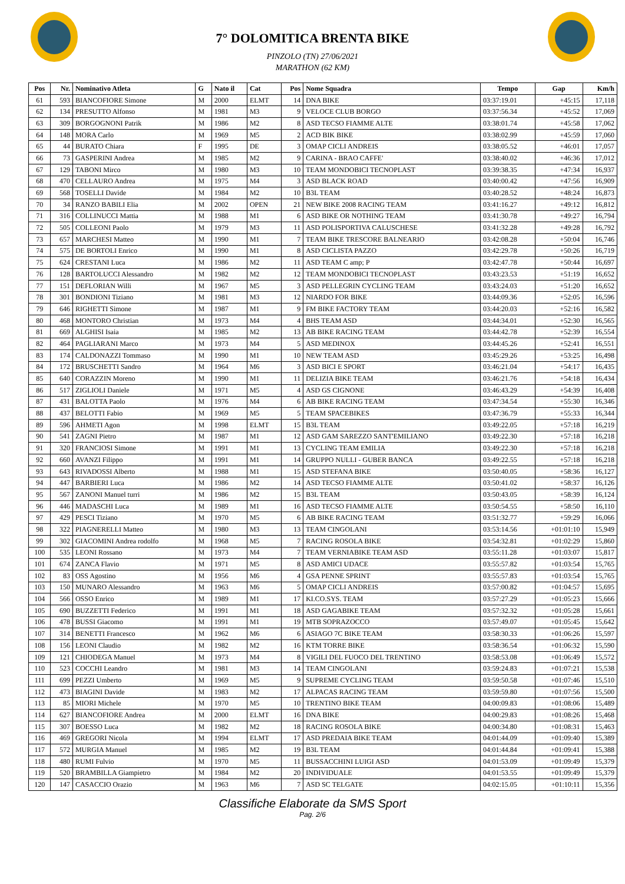7° DOLOMITICA BRENTA BIKE
PINZOLO (TN) 27/06/2021
MARATHON (62 KM)
| Pos | Nr. | Nominativo Atleta | G | Nato il | Cat | Pos | Nome Squadra | Tempo | Gap | Km/h |
| --- | --- | --- | --- | --- | --- | --- | --- | --- | --- | --- |
| 61 | 593 | BIANCOFIORE Simone | M | 2000 | ELMT | 14 | DNA BIKE | 03:37:19.01 | +45:15 | 17,118 |
| 62 | 134 | PRESUTTO Alfonso | M | 1981 | M3 | 9 | VELOCE CLUB BORGO | 03:37:56.34 | +45:52 | 17,069 |
| 63 | 309 | BORGOGNONI Patrik | M | 1986 | M2 | 8 | ASD TECSO FIAMME ALTE | 03:38:01.74 | +45:58 | 17,062 |
| 64 | 148 | MORA Carlo | M | 1969 | M5 | 2 | ACD BIK BIKE | 03:38:02.99 | +45:59 | 17,060 |
| 65 | 44 | BURATO Chiara | F | 1995 | DE | 3 | OMAP CICLI ANDREIS | 03:38:05.52 | +46:01 | 17,057 |
| 66 | 73 | GASPERINI Andrea | M | 1985 | M2 | 9 | CARINA - BRAO CAFFE' | 03:38:40.02 | +46:36 | 17,012 |
| 67 | 129 | TABONI Mirco | M | 1980 | M3 | 10 | TEAM MONDOBICI TECNOPLAST | 03:39:38.35 | +47:34 | 16,937 |
| 68 | 470 | CELLAURO Andrea | M | 1975 | M4 | 3 | ASD BLACK ROAD | 03:40:00.42 | +47:56 | 16,909 |
| 69 | 568 | TOSELLI Davide | M | 1984 | M2 | 10 | B3L TEAM | 03:40:28.52 | +48:24 | 16,873 |
| 70 | 34 | RANZO BABILI Elia | M | 2002 | OPEN | 21 | NEW BIKE 2008 RACING TEAM | 03:41:16.27 | +49:12 | 16,812 |
| 71 | 316 | COLLINUCCI Mattia | M | 1988 | M1 | 6 | ASD BIKE OR NOTHING TEAM | 03:41:30.78 | +49:27 | 16,794 |
| 72 | 505 | COLLEONI Paolo | M | 1979 | M3 | 11 | ASD POLISPORTIVA CALUSCHESE | 03:41:32.28 | +49:28 | 16,792 |
| 73 | 657 | MARCHESI Matteo | M | 1990 | M1 | 7 | TEAM BIKE TRESCORE BALNEARIO | 03:42:08.28 | +50:04 | 16,746 |
| 74 | 575 | DE BORTOLI Enrico | M | 1990 | M1 | 8 | ASD CICLISTA PAZZO | 03:42:29.78 | +50:26 | 16,719 |
| 75 | 624 | CRESTANI Luca | M | 1986 | M2 | 11 | ASD TEAM C amp; P | 03:42:47.78 | +50:44 | 16,697 |
| 76 | 128 | BARTOLUCCI Alessandro | M | 1982 | M2 | 12 | TEAM MONDOBICI TECNOPLAST | 03:43:23.53 | +51:19 | 16,652 |
| 77 | 151 | DEFLORIAN Willi | M | 1967 | M5 | 3 | ASD PELLEGRIN CYCLING TEAM | 03:43:24.03 | +51:20 | 16,652 |
| 78 | 301 | BONDIONI Tiziano | M | 1981 | M3 | 12 | NIARDO FOR BIKE | 03:44:09.36 | +52:05 | 16,596 |
| 79 | 646 | RIGHETTI Simone | M | 1987 | M1 | 9 | FM BIKE FACTORY TEAM | 03:44:20.03 | +52:16 | 16,582 |
| 80 | 468 | MONTORO Christian | M | 1973 | M4 | 4 | BHS TEAM ASD | 03:44:34.01 | +52:30 | 16,565 |
| 81 | 669 | ALGHISI Isaia | M | 1985 | M2 | 13 | AB BIKE RACING TEAM | 03:44:42.78 | +52:39 | 16,554 |
| 82 | 464 | PAGLIARANI Marco | M | 1973 | M4 | 5 | ASD MEDINOX | 03:44:45.26 | +52:41 | 16,551 |
| 83 | 174 | CALDONAZZI Tommaso | M | 1990 | M1 | 10 | NEW TEAM ASD | 03:45:29.26 | +53:25 | 16,498 |
| 84 | 172 | BRUSCHETTI Sandro | M | 1964 | M6 | 3 | ASD BICI E SPORT | 03:46:21.04 | +54:17 | 16,435 |
| 85 | 640 | CORAZZIN Moreno | M | 1990 | M1 | 11 | DELIZIA BIKE TEAM | 03:46:21.76 | +54:18 | 16,434 |
| 86 | 517 | ZIGLIOLI Daniele | M | 1971 | M5 | 4 | ASD GS CIGNONE | 03:46:43.29 | +54:39 | 16,408 |
| 87 | 431 | BALOTTA Paolo | M | 1976 | M4 | 6 | AB BIKE RACING TEAM | 03:47:34.54 | +55:30 | 16,346 |
| 88 | 437 | BELOTTI Fabio | M | 1969 | M5 | 5 | TEAM SPACEBIKES | 03:47:36.79 | +55:33 | 16,344 |
| 89 | 596 | AHMETI Agon | M | 1998 | ELMT | 15 | B3L TEAM | 03:49:22.05 | +57:18 | 16,219 |
| 90 | 541 | ZAGNI Pietro | M | 1987 | M1 | 12 | ASD GAM SAREZZO SANT'EMILIANO | 03:49:22.30 | +57:18 | 16,218 |
| 91 | 320 | FRANCIOSI Simone | M | 1991 | M1 | 13 | CYCLING TEAM EMILIA | 03:49:22.30 | +57:18 | 16,218 |
| 92 | 660 | AVANZI Filippo | M | 1991 | M1 | 14 | GRUPPO NULLI - GUBER BANCA | 03:49:22.55 | +57:18 | 16,218 |
| 93 | 643 | RIVADOSSI Alberto | M | 1988 | M1 | 15 | ASD STEFANA BIKE | 03:50:40.05 | +58:36 | 16,127 |
| 94 | 447 | BARBIERI Luca | M | 1986 | M2 | 14 | ASD TECSO FIAMME ALTE | 03:50:41.02 | +58:37 | 16,126 |
| 95 | 567 | ZANONI Manuel turri | M | 1986 | M2 | 15 | B3L TEAM | 03:50:43.05 | +58:39 | 16,124 |
| 96 | 446 | MADASCHI Luca | M | 1989 | M1 | 16 | ASD TECSO FIAMME ALTE | 03:50:54.55 | +58:50 | 16,110 |
| 97 | 429 | PESCI Tiziano | M | 1970 | M5 | 6 | AB BIKE RACING TEAM | 03:51:32.77 | +59:29 | 16,066 |
| 98 | 322 | PIAGNERELLI Matteo | M | 1980 | M3 | 13 | TEAM CINGOLANI | 03:53:14.56 | +01:01:10 | 15,949 |
| 99 | 302 | GIACOMINI Andrea rodolfo | M | 1968 | M5 | 7 | RACING ROSOLA BIKE | 03:54:32.81 | +01:02:29 | 15,860 |
| 100 | 535 | LEONI Rossano | M | 1973 | M4 | 7 | TEAM VERNIABIKE TEAM ASD | 03:55:11.28 | +01:03:07 | 15,817 |
| 101 | 674 | ZANCA Flavio | M | 1971 | M5 | 8 | ASD AMICI UDACE | 03:55:57.82 | +01:03:54 | 15,765 |
| 102 | 83 | OSS Agostino | M | 1956 | M6 | 4 | GSA PENNE SPRINT | 03:55:57.83 | +01:03:54 | 15,765 |
| 103 | 150 | MUNARO Alessandro | M | 1963 | M6 | 5 | OMAP CICLI ANDREIS | 03:57:00.82 | +01:04:57 | 15,695 |
| 104 | 566 | OSSO Enrico | M | 1989 | M1 | 17 | KI.CO.SYS. TEAM | 03:57:27.29 | +01:05:23 | 15,666 |
| 105 | 690 | BUZZETTI Federico | M | 1991 | M1 | 18 | ASD GAGABIKE TEAM | 03:57:32.32 | +01:05:28 | 15,661 |
| 106 | 478 | BUSSI Giacomo | M | 1991 | M1 | 19 | MTB SOPRAZOCCO | 03:57:49.07 | +01:05:45 | 15,642 |
| 107 | 314 | BENETTI Francesco | M | 1962 | M6 | 6 | ASIAGO 7C BIKE TEAM | 03:58:30.33 | +01:06:26 | 15,597 |
| 108 | 156 | LEONI Claudio | M | 1982 | M2 | 16 | KTM TORRE BIKE | 03:58:36.54 | +01:06:32 | 15,590 |
| 109 | 121 | CHIODEGA Manuel | M | 1973 | M4 | 8 | VIGILI DEL FUOCO DEL TRENTINO | 03:58:53.08 | +01:06:49 | 15,572 |
| 110 | 523 | COCCHI Leandro | M | 1981 | M3 | 14 | TEAM CINGOLANI | 03:59:24.83 | +01:07:21 | 15,538 |
| 111 | 699 | PEZZI Umberto | M | 1969 | M5 | 9 | SUPREME CYCLING TEAM | 03:59:50.58 | +01:07:46 | 15,510 |
| 112 | 473 | BIAGINI Davide | M | 1983 | M2 | 17 | ALPACAS RACING TEAM | 03:59:59.80 | +01:07:56 | 15,500 |
| 113 | 85 | MIORI Michele | M | 1970 | M5 | 10 | TRENTINO BIKE TEAM | 04:00:09.83 | +01:08:06 | 15,489 |
| 114 | 627 | BIANCOFIORE Andrea | M | 2000 | ELMT | 16 | DNA BIKE | 04:00:29.83 | +01:08:26 | 15,468 |
| 115 | 307 | BOESSO Luca | M | 1982 | M2 | 18 | RACING ROSOLA BIKE | 04:00:34.80 | +01:08:31 | 15,463 |
| 116 | 469 | GREGORI Nicola | M | 1994 | ELMT | 17 | ASD PREDAIA BIKE TEAM | 04:01:44.09 | +01:09:40 | 15,389 |
| 117 | 572 | MURGIA Manuel | M | 1985 | M2 | 19 | B3L TEAM | 04:01:44.84 | +01:09:41 | 15,388 |
| 118 | 480 | RUMI Fulvio | M | 1970 | M5 | 11 | BUSSACCHINI LUIGI ASD | 04:01:53.09 | +01:09:49 | 15,379 |
| 119 | 520 | BRAMBILLA Giampietro | M | 1984 | M2 | 20 | INDIVIDUALE | 04:01:53.55 | +01:09:49 | 15,379 |
| 120 | 147 | CASACCIO Orazio | M | 1963 | M6 | 7 | ASD SC TELGATE | 04:02:15.05 | +01:10:11 | 15,356 |
Classifiche Elaborate da SMS Sport
Pag. 2/6